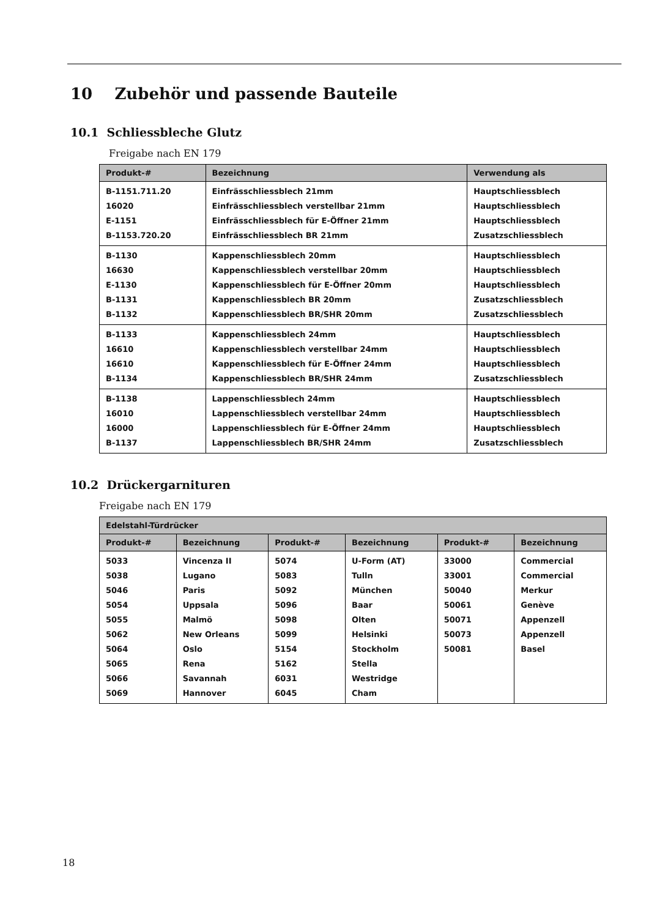10 Zubehör und passende Bauteile
10.1 Schliessbleche Glutz
Freigabe nach EN 179
| Produkt-# | Bezeichnung | Verwendung als |
| --- | --- | --- |
| B-1151.711.20 | Einfrässchliessblech 21mm | Hauptschliessblech |
| 16020 | Einfrässchliessblech verstellbar 21mm | Hauptschliessblech |
| E-1151 | Einfrässchliessblech für E-Öffner 21mm | Hauptschliessblech |
| B-1153.720.20 | Einfrässchliessblech BR 21mm | Zusatzschliessblech |
| B-1130 | Kappenschliessblech 20mm | Hauptschliessblech |
| 16630 | Kappenschliessblech verstellbar 20mm | Hauptschliessblech |
| E-1130 | Kappenschliessblech für E-Öffner 20mm | Hauptschliessblech |
| B-1131 | Kappenschliessblech BR 20mm | Zusatzschliessblech |
| B-1132 | Kappenschliessblech BR/SHR 20mm | Zusatzschliessblech |
| B-1133 | Kappenschliessblech 24mm | Hauptschliessblech |
| 16610 | Kappenschliessblech verstellbar 24mm | Hauptschliessblech |
| 16610 | Kappenschliessblech für E-Öffner 24mm | Hauptschliessblech |
| B-1134 | Kappenschliessblech BR/SHR 24mm | Zusatzschliessblech |
| B-1138 | Lappenschliessblech 24mm | Hauptschliessblech |
| 16010 | Lappenschliessblech verstellbar 24mm | Hauptschliessblech |
| 16000 | Lappenschliessblech für E-Öffner 24mm | Hauptschliessblech |
| B-1137 | Lappenschliessblech BR/SHR 24mm | Zusatzschliessblech |
10.2 Drückergarnituren
Freigabe nach EN 179
| Edelstahl-Türdrücker | | | | | |
| --- | --- | --- | --- | --- | --- |
| Produkt-# | Bezeichnung | Produkt-# | Bezeichnung | Produkt-# | Bezeichnung |
| 5033 | Vincenza II | 5074 | U-Form (AT) | 33000 | Commercial |
| 5038 | Lugano | 5083 | Tulln | 33001 | Commercial |
| 5046 | Paris | 5092 | München | 50040 | Merkur |
| 5054 | Uppsala | 5096 | Baar | 50061 | Genève |
| 5055 | Malmö | 5098 | Olten | 50071 | Appenzell |
| 5062 | New Orleans | 5099 | Helsinki | 50073 | Appenzell |
| 5064 | Oslo | 5154 | Stockholm | 50081 | Basel |
| 5065 | Rena | 5162 | Stella | | |
| 5066 | Savannah | 6031 | Westridge | | |
| 5069 | Hannover | 6045 | Cham | | |
18